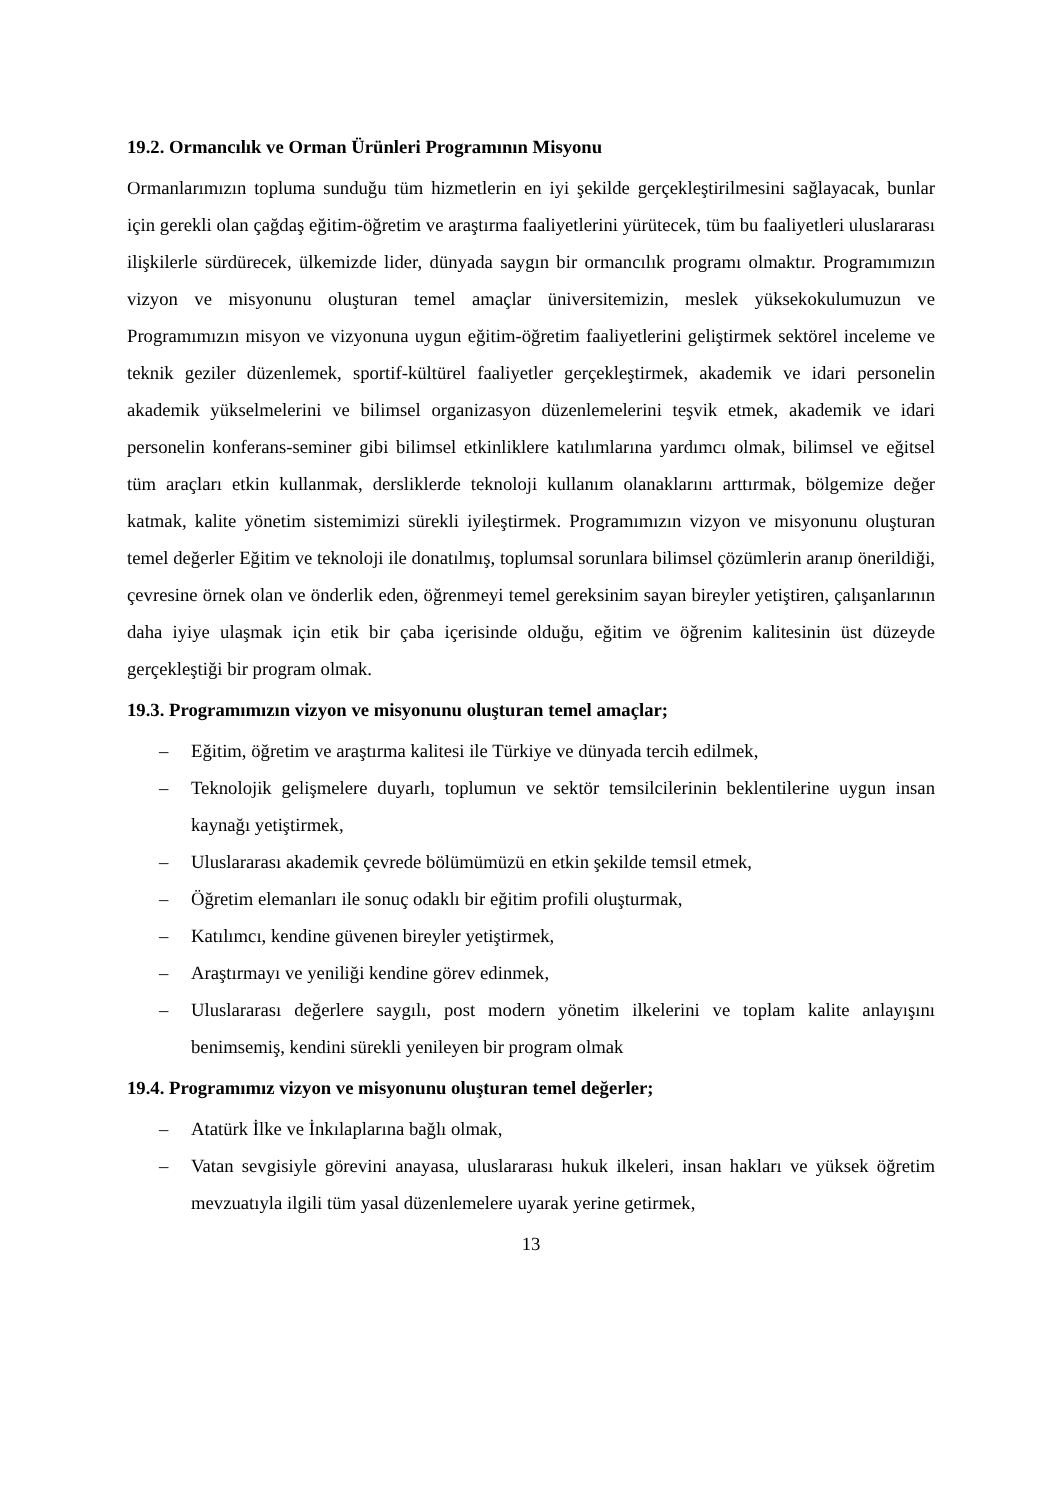19.2. Ormancılık ve Orman Ürünleri Programının Misyonu
Ormanlarımızın topluma sunduğu tüm hizmetlerin en iyi şekilde gerçekleştirilmesini sağlayacak, bunlar için gerekli olan çağdaş eğitim-öğretim ve araştırma faaliyetlerini yürütecek, tüm bu faaliyetleri uluslararası ilişkilerle sürdürecek, ülkemizde lider, dünyada saygın bir ormancılık programı olmaktır. Programımızın vizyon ve misyonunu oluşturan temel amaçlar üniversitemizin, meslek yüksekokulumuzun ve Programımızın misyon ve vizyonuna uygun eğitim-öğretim faaliyetlerini geliştirmek sektörel inceleme ve teknik geziler düzenlemek, sportif-kültürel faaliyetler gerçekleştirmek, akademik ve idari personelin akademik yükselmelerini ve bilimsel organizasyon düzenlemelerini teşvik etmek, akademik ve idari personelin konferans-seminer gibi bilimsel etkinliklere katılımlarına yardımcı olmak, bilimsel ve eğitsel tüm araçları etkin kullanmak, dersliklerde teknoloji kullanım olanaklarını arttırmak, bölgemize değer katmak, kalite yönetim sistemimizi sürekli iyileştirmek. Programımızın vizyon ve misyonunu oluşturan temel değerler Eğitim ve teknoloji ile donatılmış, toplumsal sorunlara bilimsel çözümlerin aranıp önerildiği, çevresine örnek olan ve önderlik eden, öğrenmeyi temel gereksinim sayan bireyler yetiştiren, çalışanlarının daha iyiye ulaşmak için etik bir çaba içerisinde olduğu, eğitim ve öğrenim kalitesinin üst düzeyde gerçekleştiği bir program olmak.
19.3. Programımızın vizyon ve misyonunu oluşturan temel amaçlar;
– Eğitim, öğretim ve araştırma kalitesi ile Türkiye ve dünyada tercih edilmek,
– Teknolojik gelişmelere duyarlı, toplumun ve sektör temsilcilerinin beklentilerine uygun insan kaynağı yetiştirmek,
– Uluslararası akademik çevrede bölümümüzü en etkin şekilde temsil etmek,
– Öğretim elemanları ile sonuç odaklı bir eğitim profili oluşturmak,
– Katılımcı, kendine güvenen bireyler yetiştirmek,
– Araştırmayı ve yeniliği kendine görev edinmek,
– Uluslararası değerlere saygılı, post modern yönetim ilkelerini ve toplam kalite anlayışını benimsemiş, kendini sürekli yenileyen bir program olmak
19.4. Programımız vizyon ve misyonunu oluşturan temel değerler;
– Atatürk İlke ve İnkılaplarına bağlı olmak,
– Vatan sevgisiyle görevini anayasa, uluslararası hukuk ilkeleri, insan hakları ve yüksek öğretim mevzuatıyla ilgili tüm yasal düzenlemelere uyarak yerine getirmek,
13